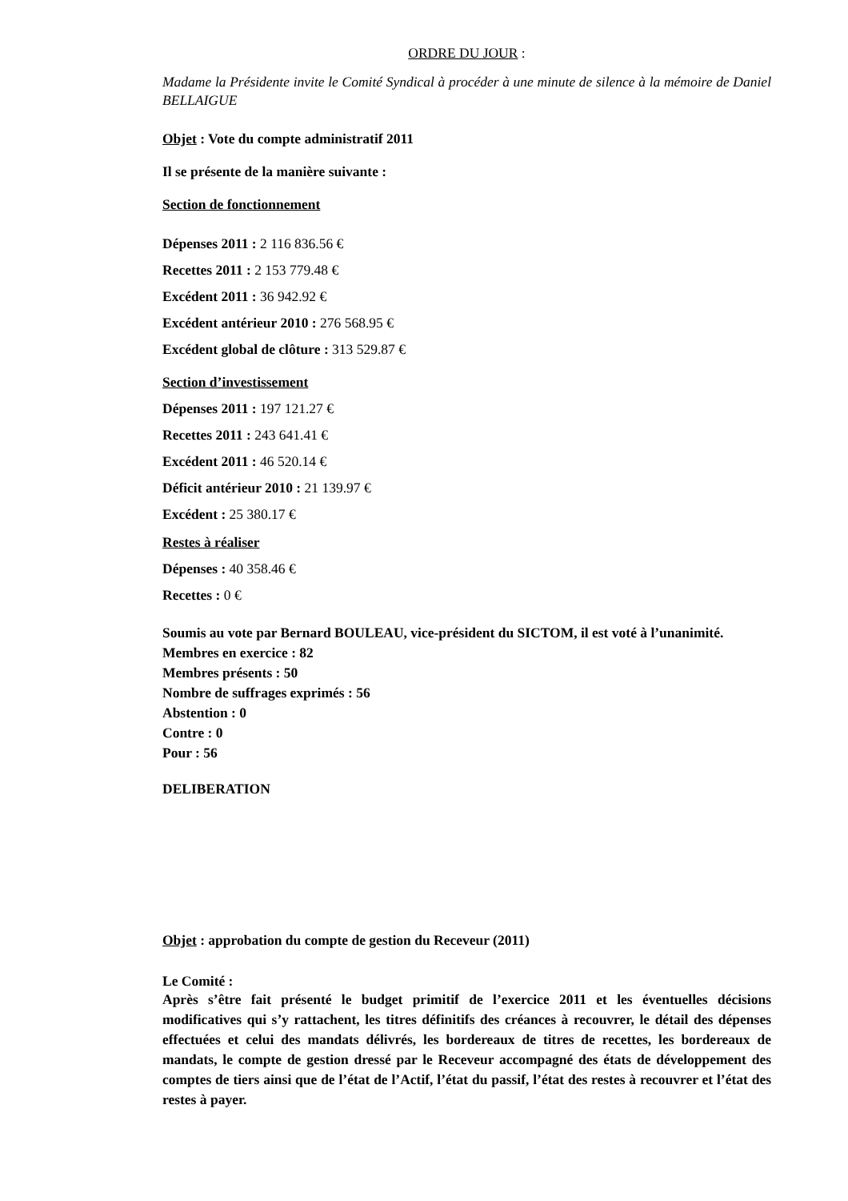ORDRE DU JOUR :
Madame la Présidente invite le Comité Syndical à procéder à une minute de silence à la mémoire de Daniel BELLAIGUE
Objet : Vote du compte administratif 2011
Il se présente de la manière suivante :
Section de fonctionnement
Dépenses 2011 : 2 116 836.56 €
Recettes 2011 : 2 153 779.48 €
Excédent 2011 : 36 942.92 €
Excédent antérieur 2010 : 276 568.95 €
Excédent global de clôture : 313 529.87 €
Section d’investissement
Dépenses 2011 : 197 121.27 €
Recettes 2011 : 243 641.41 €
Excédent 2011 : 46 520.14 €
Déficit antérieur 2010 : 21 139.97 €
Excédent : 25 380.17 €
Restes à réaliser
Dépenses : 40 358.46 €
Recettes : 0 €
Soumis au vote par Bernard BOULEAU, vice-président du SICTOM, il est voté à l’unanimité.
Membres en exercice : 82
Membres présents : 50
Nombre de suffrages exprimés : 56
Abstention : 0
Contre : 0
Pour : 56
DELIBERATION
Objet : approbation du compte de gestion du Receveur (2011)
Le Comité :
Après s’être fait présenté le budget primitif de l’exercice 2011 et les éventuelles décisions modificatives qui s’y rattachent, les titres définitifs des créances à recouvrer, le détail des dépenses effectuées et celui des mandats délivrés, les bordereaux de titres de recettes, les bordereaux de mandats, le compte de gestion dressé par le Receveur accompagné des états de développement des comptes de tiers ainsi que de l’état de l’Actif, l’état du passif, l’état des restes à recouvrer et l’état des restes à payer.